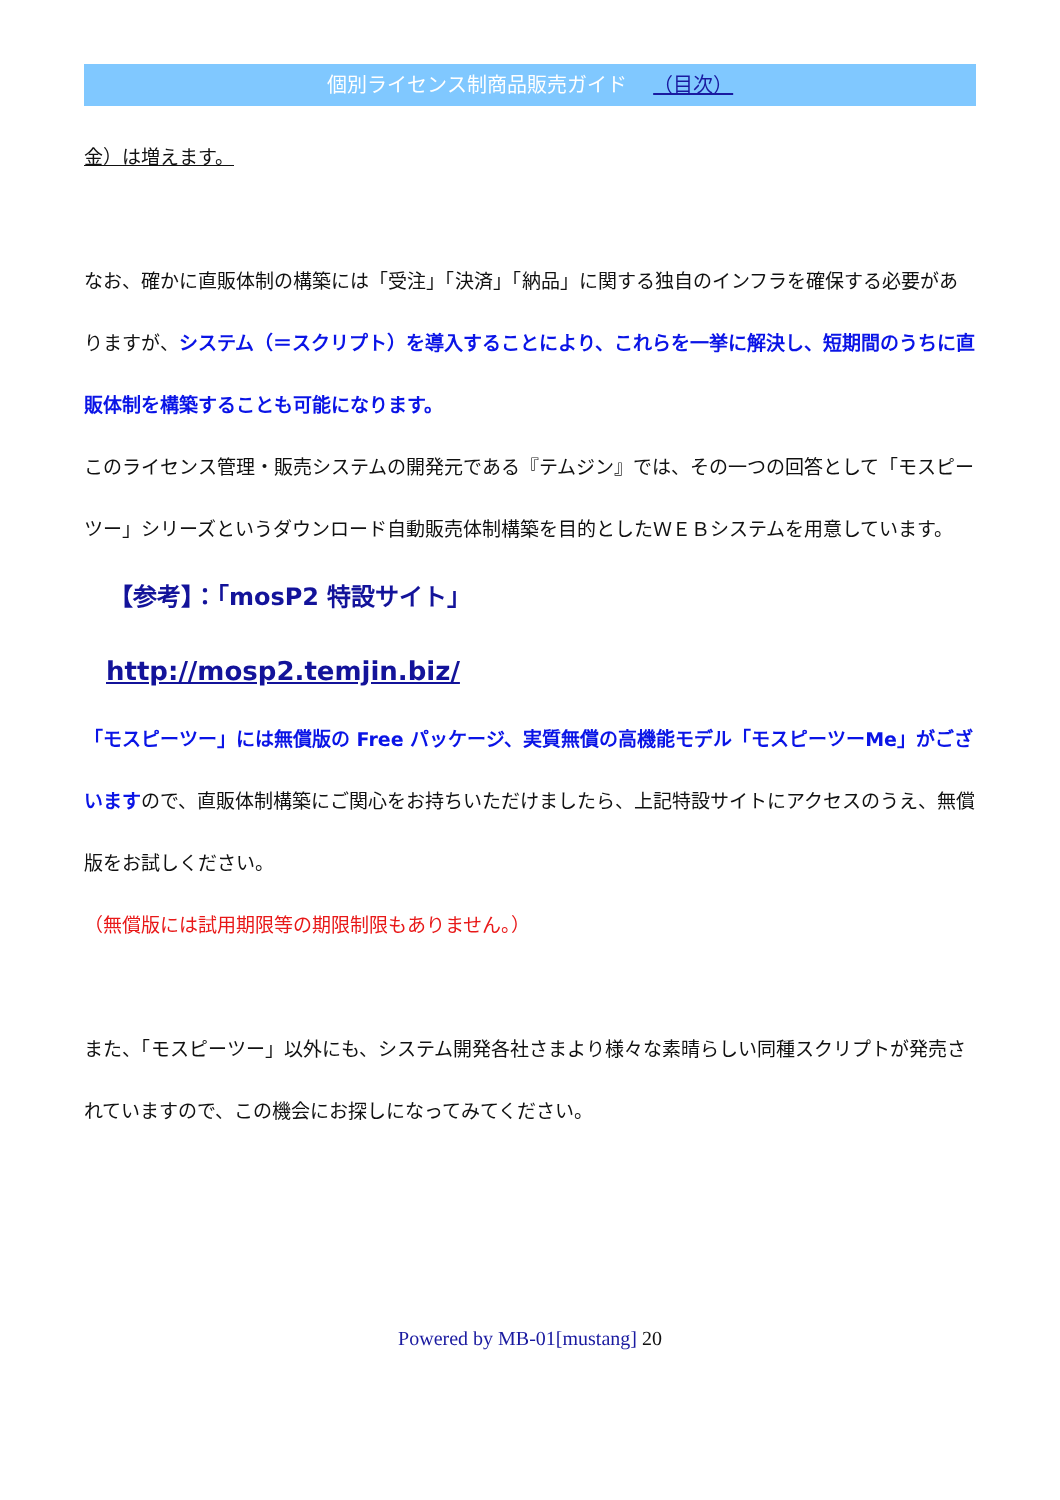個別ライセンス制商品販売ガイド （目次）
金）は増えます。
なお、確かに直販体制の構築には「受注」「決済」「納品」に関する独自のインフラを確保する必要がありますが、システム（＝スクリプト）を導入することにより、これらを一挙に解決し、短期間のうちに直販体制を構築することも可能になります。
このライセンス管理・販売システムの開発元である『テムジン』では、その一つの回答として「モスピーツー」シリーズというダウンロード自動販売体制構築を目的としたＷＥＢシステムを用意しています。
【参考】：「mosP2 特設サイト」
http://mosp2.temjin.biz/
「モスピーツー」には無償版の Free パッケージ、実質無償の高機能モデル「モスピーツーMe」がございますので、直販体制構築にご関心をお持ちいただけましたら、上記特設サイトにアクセスのうえ、無償版をお試しください。
（無償版には試用期限等の期限制限もありません。）
また、「モスピーツー」以外にも、システム開発各社さまより様々な素晴らしい同種スクリプトが発売されていますので、この機会にお探しになってみてください。
Powered by MB-01[mustang] 20